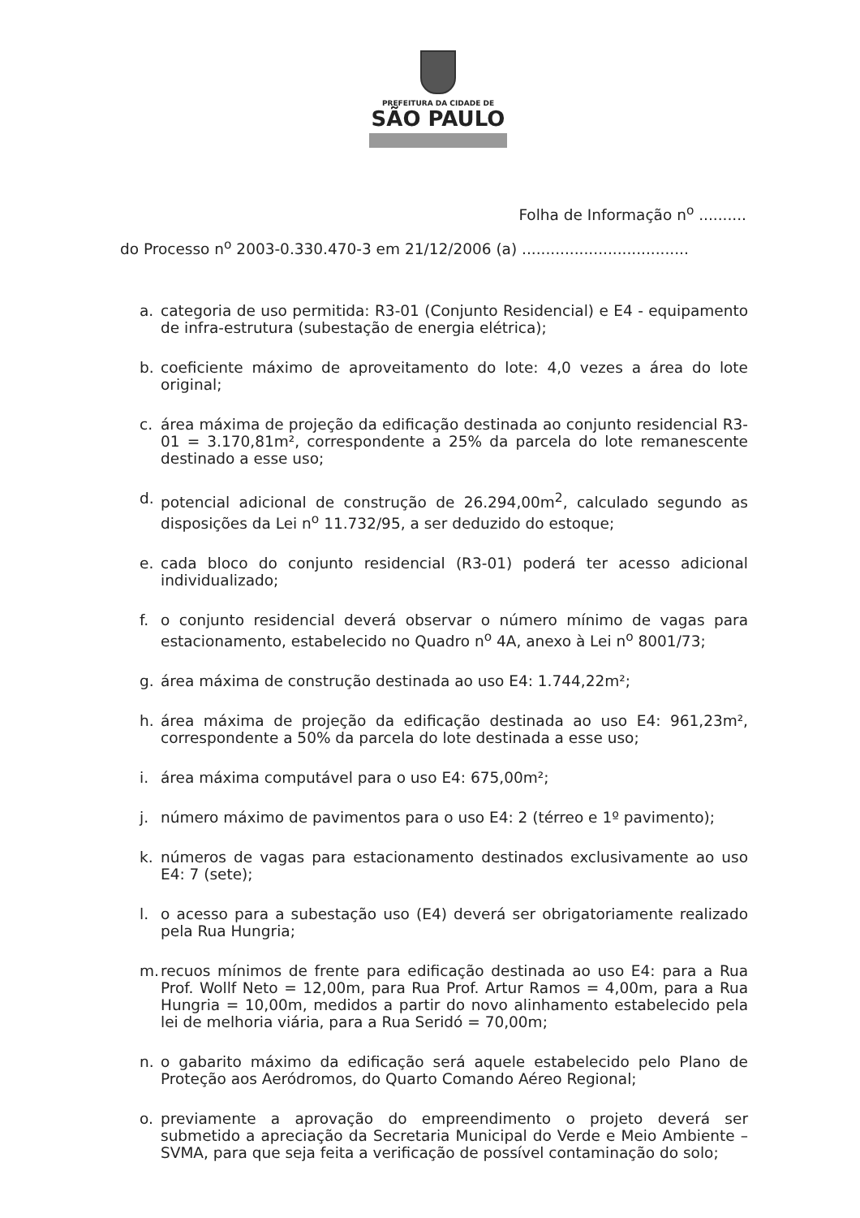PREFEITURA DA CIDADE DE
SÃO PAULO
Folha de Informação n<sup>o</sup> ..........
do Processo n<sup>o</sup> 2003-0.330.470-3 em 21/12/2006 (a) ...................................
a. categoria de uso permitida: R3-01 (Conjunto Residencial) e E4 - equipamento de infra-estrutura (subestação de energia elétrica);
b. coeficiente máximo de aproveitamento do lote: 4,0 vezes a área do lote original;
c. área máxima de projeção da edificação destinada ao conjunto residencial R3-01 = 3.170,81m², correspondente a 25% da parcela do lote remanescente destinado a esse uso;
d. potencial adicional de construção de 26.294,00m<sup>2</sup>, calculado segundo as disposições da Lei n<sup>o</sup> 11.732/95, a ser deduzido do estoque;
e. cada bloco do conjunto residencial (R3-01) poderá ter acesso adicional individualizado;
f. o conjunto residencial deverá observar o número mínimo de vagas para estacionamento, estabelecido no Quadro n<sup>o</sup> 4A, anexo à Lei n<sup>o</sup> 8001/73;
g. área máxima de construção destinada ao uso E4: 1.744,22m²;
h. área máxima de projeção da edificação destinada ao uso E4: 961,23m², correspondente a 50% da parcela do lote destinada a esse uso;
i. área máxima computável para o uso E4: 675,00m²;
j. número máximo de pavimentos para o uso E4: 2 (térreo e 1º pavimento);
k. números de vagas para estacionamento destinados exclusivamente ao uso E4: 7 (sete);
l. o acesso para a subestação uso (E4) deverá ser obrigatoriamente realizado pela Rua Hungria;
m. recuos mínimos de frente para edificação destinada ao uso E4: para a Rua Prof. Wollf Neto = 12,00m, para Rua Prof. Artur Ramos = 4,00m, para a Rua Hungria = 10,00m, medidos a partir do novo alinhamento estabelecido pela lei de melhoria viária, para a Rua Seridó = 70,00m;
n. o gabarito máximo da edificação será aquele estabelecido pelo Plano de Proteção aos Aeródromos, do Quarto Comando Aéreo Regional;
o. previamente a aprovação do empreendimento o projeto deverá ser submetido a apreciação da Secretaria Municipal do Verde e Meio Ambiente – SVMA, para que seja feita a verificação de possível contaminação do solo;